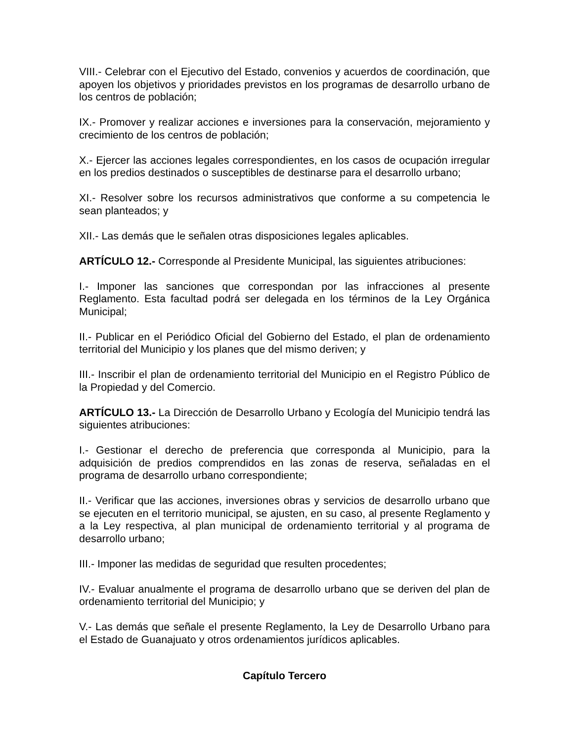VIII.- Celebrar con el Ejecutivo del Estado, convenios y acuerdos de coordinación, que apoyen los objetivos y prioridades previstos en los programas de desarrollo urbano de los centros de población;
IX.- Promover y realizar acciones e inversiones para la conservación, mejoramiento y crecimiento de los centros de población;
X.- Ejercer las acciones legales correspondientes, en los casos de ocupación irregular en los predios destinados o susceptibles de destinarse para el desarrollo urbano;
XI.- Resolver sobre los recursos administrativos que conforme a su competencia le sean planteados; y
XII.- Las demás que le señalen otras disposiciones legales aplicables.
ARTÍCULO 12.- Corresponde al Presidente Municipal, las siguientes atribuciones:
I.- Imponer las sanciones que correspondan por las infracciones al presente Reglamento. Esta facultad podrá ser delegada en los términos de la Ley Orgánica Municipal;
II.- Publicar en el Periódico Oficial del Gobierno del Estado, el plan de ordenamiento territorial del Municipio y los planes que del mismo deriven; y
III.- Inscribir el plan de ordenamiento territorial del Municipio en el Registro Público de la Propiedad y del Comercio.
ARTÍCULO 13.- La Dirección de Desarrollo Urbano y Ecología del Municipio tendrá las siguientes atribuciones:
I.- Gestionar el derecho de preferencia que corresponda al Municipio, para la adquisición de predios comprendidos en las zonas de reserva, señaladas en el programa de desarrollo urbano correspondiente;
II.- Verificar que las acciones, inversiones obras y servicios de desarrollo urbano que se ejecuten en el territorio municipal, se ajusten, en su caso, al presente Reglamento y a la Ley respectiva, al plan municipal de ordenamiento territorial y al programa de desarrollo urbano;
III.- Imponer las medidas de seguridad que resulten procedentes;
IV.- Evaluar anualmente el programa de desarrollo urbano que se deriven del plan de ordenamiento territorial del Municipio; y
V.- Las demás que señale el presente Reglamento, la Ley de Desarrollo Urbano para el Estado de Guanajuato y otros ordenamientos jurídicos aplicables.
Capítulo Tercero